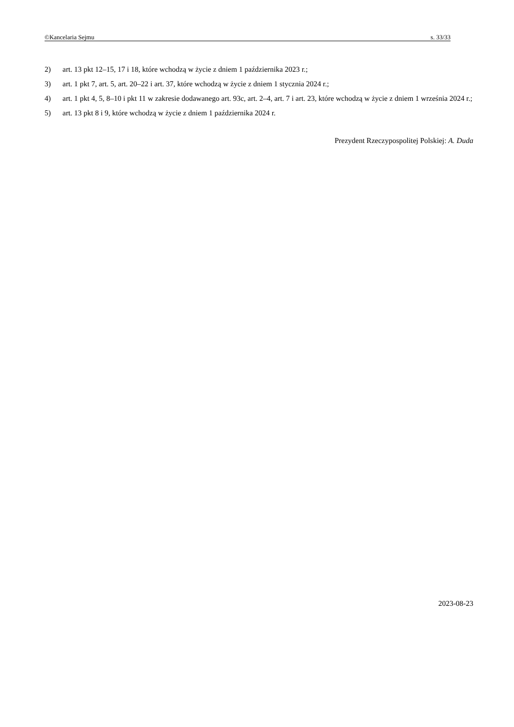©Kancelaria Sejmu s. 33/33
2) art. 13 pkt 12–15, 17 i 18, które wchodzą w życie z dniem 1 października 2023 r.;
3) art. 1 pkt 7, art. 5, art. 20–22 i art. 37, które wchodzą w życie z dniem 1 stycznia 2024 r.;
4) art. 1 pkt 4, 5, 8–10 i pkt 11 w zakresie dodawanego art. 93c, art. 2–4, art. 7 i art. 23, które wchodzą w życie z dniem 1 września 2024 r.;
5) art. 13 pkt 8 i 9, które wchodzą w życie z dniem 1 października 2024 r.
Prezydent Rzeczypospolitej Polskiej: A. Duda
2023-08-23